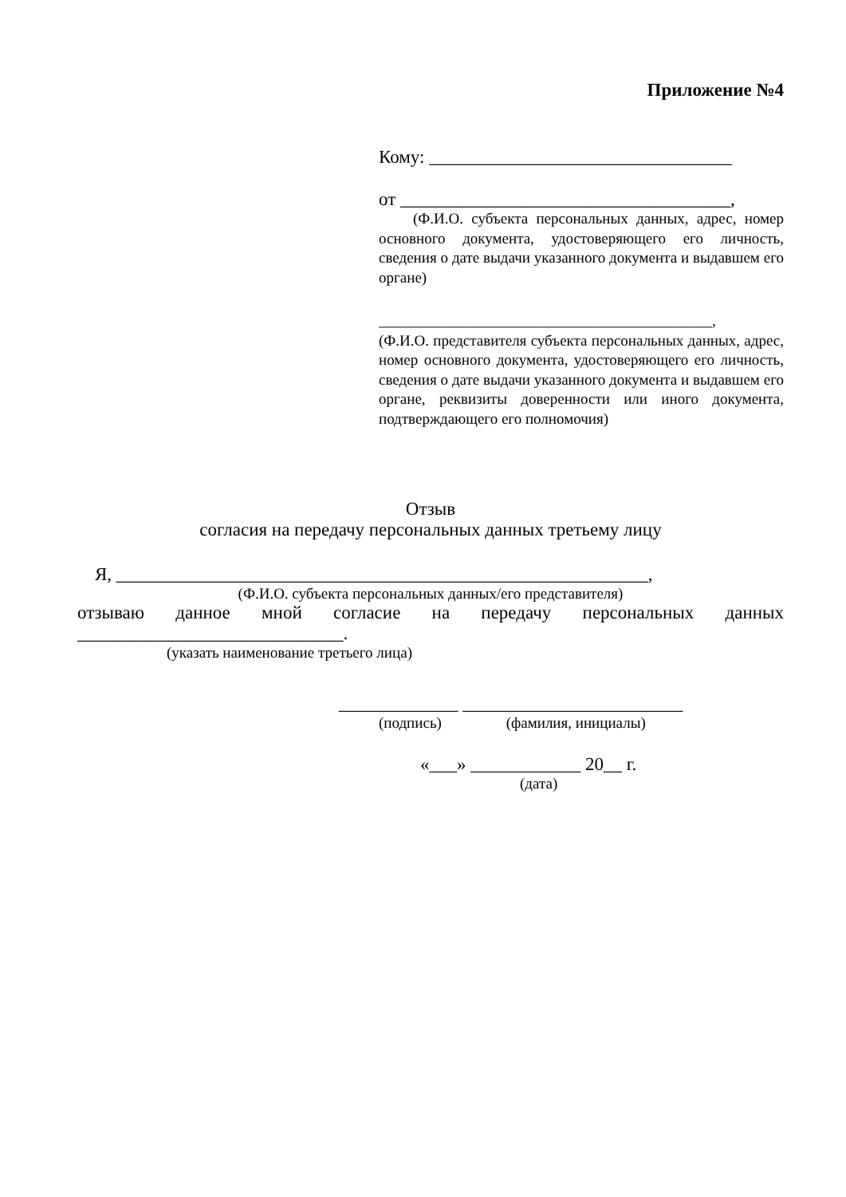Приложение №4
Кому: _________________________________
от ____________________________________,
(Ф.И.О. субъекта персональных данных, адрес, номер основного документа, удостоверяющего его личность, сведения о дате выдачи указанного документа и выдавшем его органе)
____________________________________________,
(Ф.И.О. представителя субъекта персональных данных, адрес, номер основного документа, удостоверяющего его личность, сведения о дате выдачи указанного документа и выдавшем его органе, реквизиты доверенности или иного документа, подтверждающего его полномочия)
Отзыв
согласия на передачу персональных данных третьему лицу
Я, __________________________________________________________,
(Ф.И.О. субъекта персональных данных/его представителя)
отзываю данное мной согласие на передачу персональных данных
_____________________________.
(указать наименование третьего лица)
_____________ ________________________
(подпись) (фамилия, инициалы)
«___» ____________ 20__ г.
(дата)